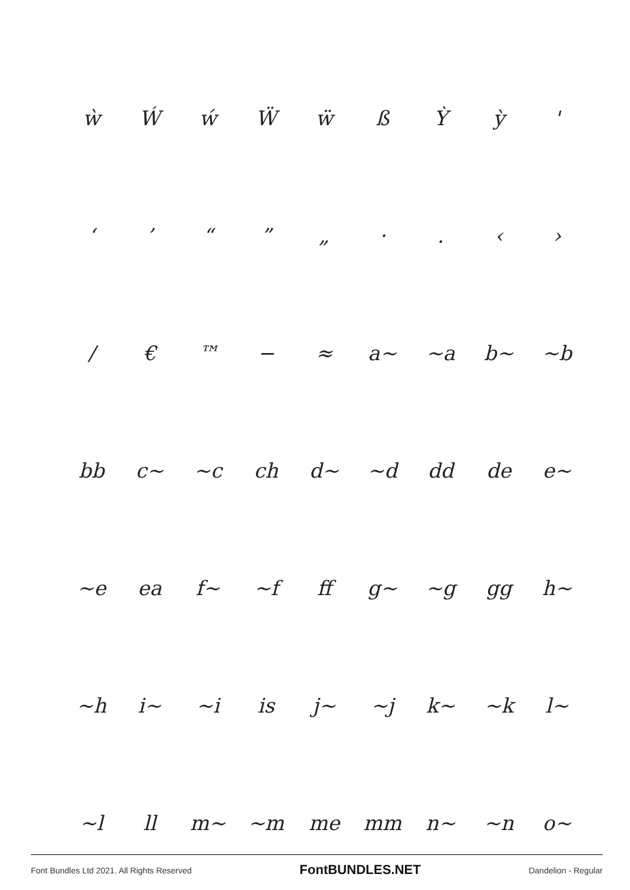| ẁ | Ẃ | ẃ | Ẅ | ẅ | ß | Ỳ | ỳ | ' |
| ‘ | ’ | “ | ” | „ | · | . | ‹ | › |
| / | € | ™ | − | ≈ | a~ | ~a | b~ | ~b |
| bb | c~ | ~c | ch | d~ | ~d | dd | de | e~ |
| ~e | ea | f~ | ~f | ff | g~ | ~g | gg | h~ |
| ~h | i~ | ~i | is | j~ | ~j | k~ | ~k | l~ |
| ~l | ll | m~ | ~m | me | mm | n~ | ~n | o~ |
Font Bundles Ltd 2021. All Rights Reserved FontBUNDLES.NET Dandelion - Regular